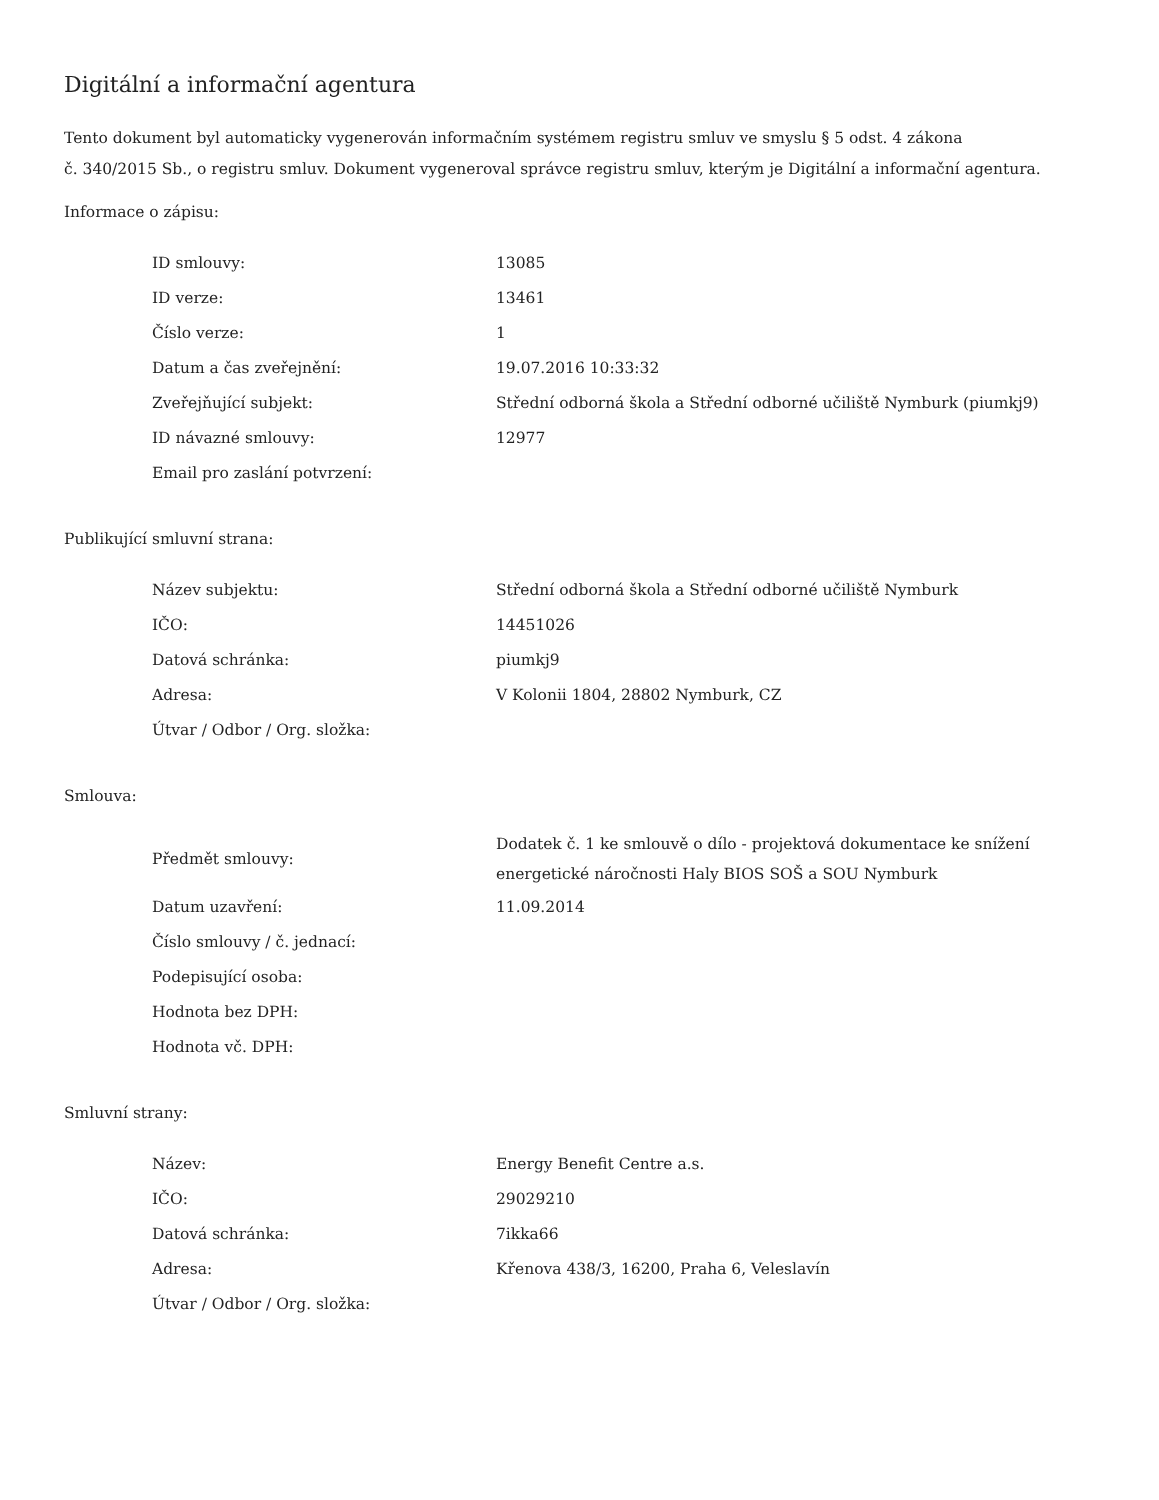Digitální a informační agentura
Tento dokument byl automaticky vygenerován informačním systémem registru smluv ve smyslu § 5 odst. 4 zákona
č. 340/2015 Sb., o registru smluv. Dokument vygeneroval správce registru smluv, kterým je Digitální a informační agentura.
Informace o zápisu:
| ID smlouvy: | 13085 |
| ID verze: | 13461 |
| Číslo verze: | 1 |
| Datum a čas zveřejnění: | 19.07.2016 10:33:32 |
| Zveřejňující subjekt: | Střední odborná škola a Střední odborné učiliště Nymburk (piumkj9) |
| ID návazné smlouvy: | 12977 |
| Email pro zaslání potvrzení: | |
Publikující smluvní strana:
| Název subjektu: | Střední odborná škola a Střední odborné učiliště Nymburk |
| IČO: | 14451026 |
| Datová schránka: | piumkj9 |
| Adresa: | V Kolonii 1804, 28802 Nymburk, CZ |
| Útvar / Odbor / Org. složka: | |
Smlouva:
| Předmět smlouvy: | Dodatek č. 1 ke smlouvě o dílo - projektová dokumentace ke snížení energetické náročnosti Haly BIOS SOŠ a SOU Nymburk |
| Datum uzavření: | 11.09.2014 |
| Číslo smlouvy / č. jednací: | |
| Podepisující osoba: | |
| Hodnota bez DPH: | |
| Hodnota vč. DPH: | |
Smluvní strany:
| Název: | Energy Benefit Centre a.s. |
| IČO: | 29029210 |
| Datová schránka: | 7ikka66 |
| Adresa: | Křenova 438/3, 16200, Praha 6, Veleslavín |
| Útvar / Odbor / Org. složka: | |